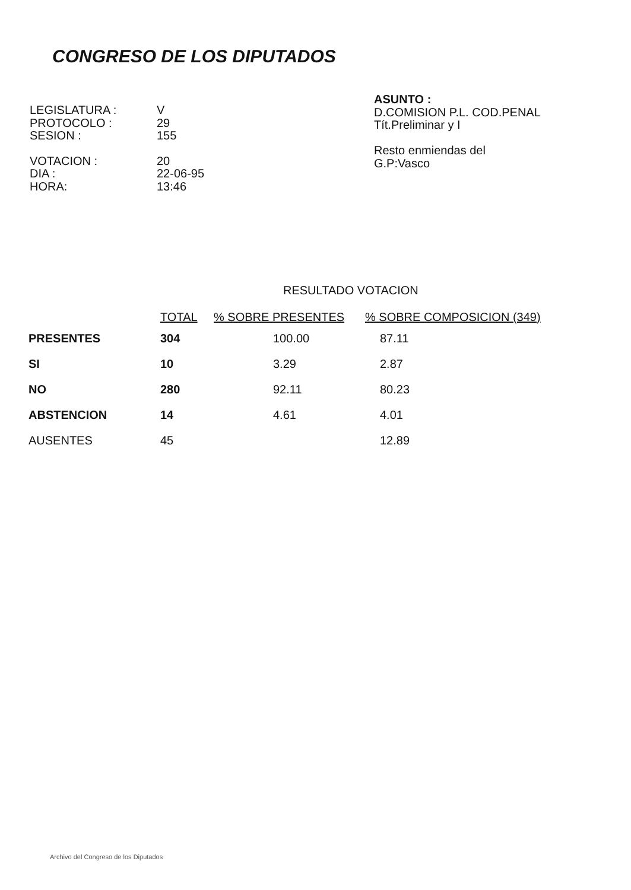CONGRESO DE LOS DIPUTADOS
| LEGISLATURA : | V |
| PROTOCOLO : | 29 |
| SESION : | 155 |
| VOTACION : | 20 |
| DIA : | 22-06-95 |
| HORA: | 13:46 |
ASUNTO :
D.COMISION P.L. COD.PENAL
Tít.Preliminar y I
Resto enmiendas del
G.P:Vasco
RESULTADO VOTACION
| | TOTAL | % SOBRE PRESENTES | % SOBRE COMPOSICION (349) |
| --- | --- | --- | --- |
| PRESENTES | 304 | 100.00 | 87.11 |
| SI | 10 | 3.29 | 2.87 |
| NO | 280 | 92.11 | 80.23 |
| ABSTENCION | 14 | 4.61 | 4.01 |
| AUSENTES | 45 | | 12.89 |
Archivo del Congreso de los Diputados